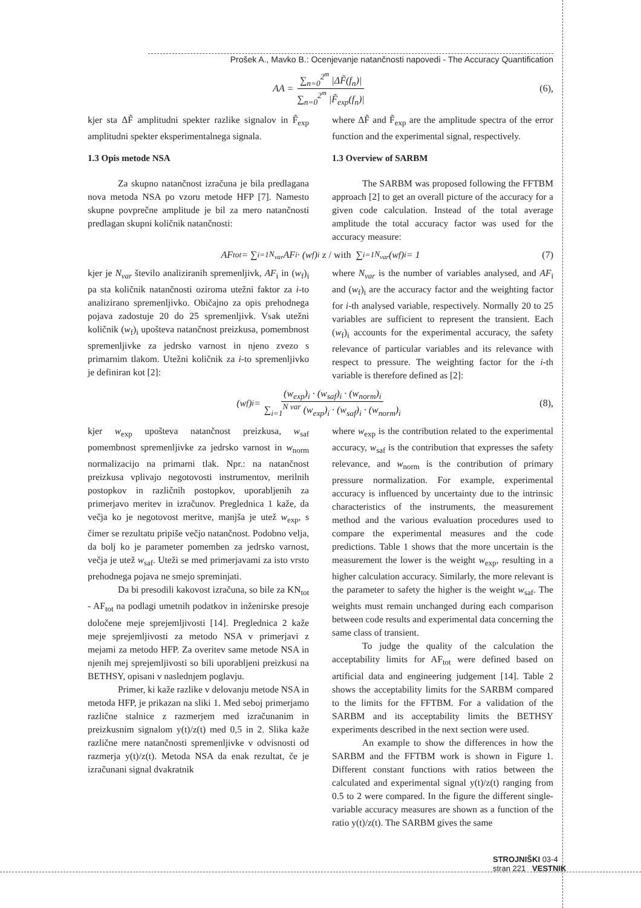Prošek A., Mavko B.: Ocenjevanje natančnosti napovedi - The Accuracy Quantification
AA = ∑<sub>n=0</sub><sup>2<sup>m</sup></sup> |ΔF̃(f<sub>n</sub>)| ∑<sub>n=0</sub><sup>2<sup>m</sup></sup> |F̃<sub>exp</sub>(f<sub>n</sub>)| (6),
kjer sta ΔF̃ amplitudni spekter razlike signalov in F̃<sub>exp</sub> amplitudni spekter eksperimentalnega signala.
1.3 Opis metode NSA
Za skupno natančnost izračuna je bila predlagana nova metoda NSA po vzoru metode HFP [7]. Namesto skupne povprečne amplitude je bil za mero natančnosti predlagan skupni količnik natančnosti:
where ΔF̃ and F̃<sub>exp</sub> are the amplitude spectra of the error function and the experimental signal, respectively.
1.3 Overview of SARBM
The SARBM was proposed following the FFTBM approach [2] to get an overall picture of the accuracy for a given code calculation. Instead of the total average amplitude the total accuracy factor was used for the accuracy measure:
AF<sub>tot</sub> = ∑<sub>i=1</sub><sup>N<sub>var</sub></sup> AF<sub>i</sub> · (w<sub>f</sub>)<sub>i</sub> z / with ∑<sub>i=1</sub><sup>N<sub>var</sub></sup>(w<sub>f</sub>)<sub>i</sub> = 1 (7)
kjer je N<sub>var</sub> število analiziranih spremenljivk, AF<sub>i</sub> in (w<sub>f</sub>)<sub>i</sub> pa sta količnik natančnosti oziroma utežni faktor za i-to analizirano spremenljivko. Običajno za opis prehodnega pojava zadostuje 20 do 25 spremenljivk. Vsak utežni količnik (w<sub>f</sub>)<sub>i</sub> upošteva natančnost preizkusa, pomembnost spremenljivke za jedrsko varnost in njeno zvezo s primarnim tlakom. Utežni količnik za i-to spremenljivko je definiran kot [2]:
where N<sub>var</sub> is the number of variables analysed, and AF<sub>i</sub> and (w<sub>f</sub>)<sub>i</sub> are the accuracy factor and the weighting factor for i-th analysed variable, respectively. Normally 20 to 25 variables are sufficient to represent the transient. Each (w<sub>f</sub>)<sub>i</sub> accounts for the experimental accuracy, the safety relevance of particular variables and its relevance with respect to pressure. The weighting factor for the i-th variable is therefore defined as [2]:
(w<sub>f</sub>)<sub>i</sub> = (w<sub>exp</sub>)<sub>i</sub> · (w<sub>saf</sub>)<sub>i</sub> · (w<sub>norm</sub>)<sub>i</sub> ∑<sub>i=1</sub><sup>N var</sup> (w<sub>exp</sub>)<sub>i</sub> · (w<sub>saf</sub>)<sub>i</sub> · (w<sub>norm</sub>)<sub>i</sub> (8),
kjer w<sub>exp</sub> upošteva natančnost preizkusa, w<sub>saf</sub> pomembnost spremenljivke za jedrsko varnost in w<sub>norm</sub> normalizacijo na primarni tlak. Npr.: na natančnost preizkusa vplivajo negotovosti instrumentov, merilnih postopkov in različnih postopkov, uporabljenih za primerjavo meritev in izračunov. Preglednica 1 kaže, da večja ko je negotovost meritve, manjša je utež w<sub>exp</sub>, s čimer se rezultatu pripiše večjo natančnost. Podobno velja, da bolj ko je parameter pomemben za jedrsko varnost, večja je utež w<sub>saf</sub>. Uteži se med primerjavami za isto vrsto prehodnega pojava ne smejo spreminjati.
Da bi presodili kakovost izračuna, so bile za KN<sub>tot</sub> - AF<sub>tot</sub> na podlagi umetnih podatkov in inženirske presoje določene meje sprejemljivosti [14]. Preglednica 2 kaže meje sprejemljivosti za metodo NSA v primerjavi z mejami za metodo HFP. Za overitev same metode NSA in njenih mej sprejemljivosti so bili uporabljeni preizkusi na BETHSY, opisani v naslednjem poglavju.
Primer, ki kaže razlike v delovanju metode NSA in metoda HFP, je prikazan na sliki 1. Med seboj primerjamo različne stalnice z razmerjem med izračunanim in preizkusnim signalom y(t)/z(t) med 0,5 in 2. Slika kaže različne mere natančnosti spremenljivke v odvisnosti od razmerja y(t)/z(t). Metoda NSA da enak rezultat, če je izračunani signal dvakratnik
where w<sub>exp</sub> is the contribution related to the experimental accuracy, w<sub>saf</sub> is the contribution that expresses the safety relevance, and w<sub>norm</sub> is the contribution of primary pressure normalization. For example, experimental accuracy is influenced by uncertainty due to the intrinsic characteristics of the instruments, the measurement method and the various evaluation procedures used to compare the experimental measures and the code predictions. Table 1 shows that the more uncertain is the measurement the lower is the weight w<sub>exp</sub>, resulting in a higher calculation accuracy. Similarly, the more relevant is the parameter to safety the higher is the weight w<sub>saf</sub>. The weights must remain unchanged during each comparison between code results and experimental data concerning the same class of transient.
To judge the quality of the calculation the acceptability limits for AF<sub>tot</sub> were defined based on artificial data and engineering judgement [14]. Table 2 shows the acceptability limits for the SARBM compared to the limits for the FFTBM. For a validation of the SARBM and its acceptability limits the BETHSY experiments described in the next section were used.
An example to show the differences in how the SARBM and the FFTBM work is shown in Figure 1. Different constant functions with ratios between the calculated and experimental signal y(t)/z(t) ranging from 0.5 to 2 were compared. In the figure the different single-variable accuracy measures are shown as a function of the ratio y(t)/z(t). The SARBM gives the same
STROJNIŠKI 03-4
stran 221 VESTNIK